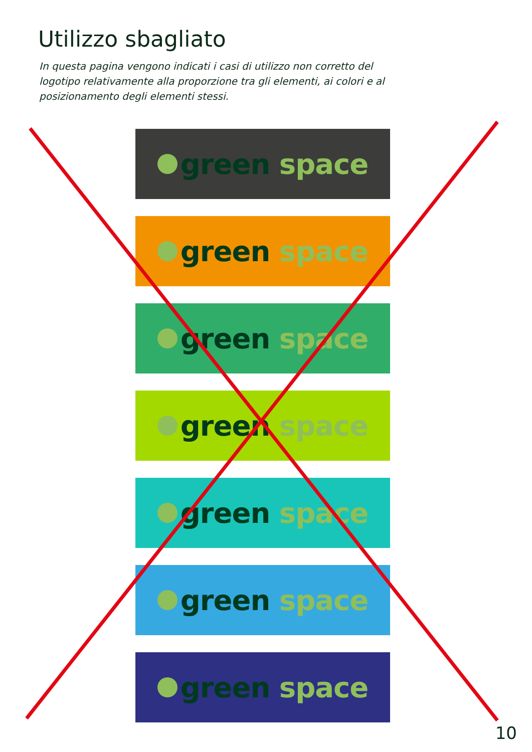Utilizzo sbagliato
In questa pagina vengono indicati i casi di utilizzo non corretto del logotipo relativamente alla proporzione tra gli elementi, ai colori e al posizionamento degli elementi stessi.
green space
green space
green space
green space
green space
green space
green space
10